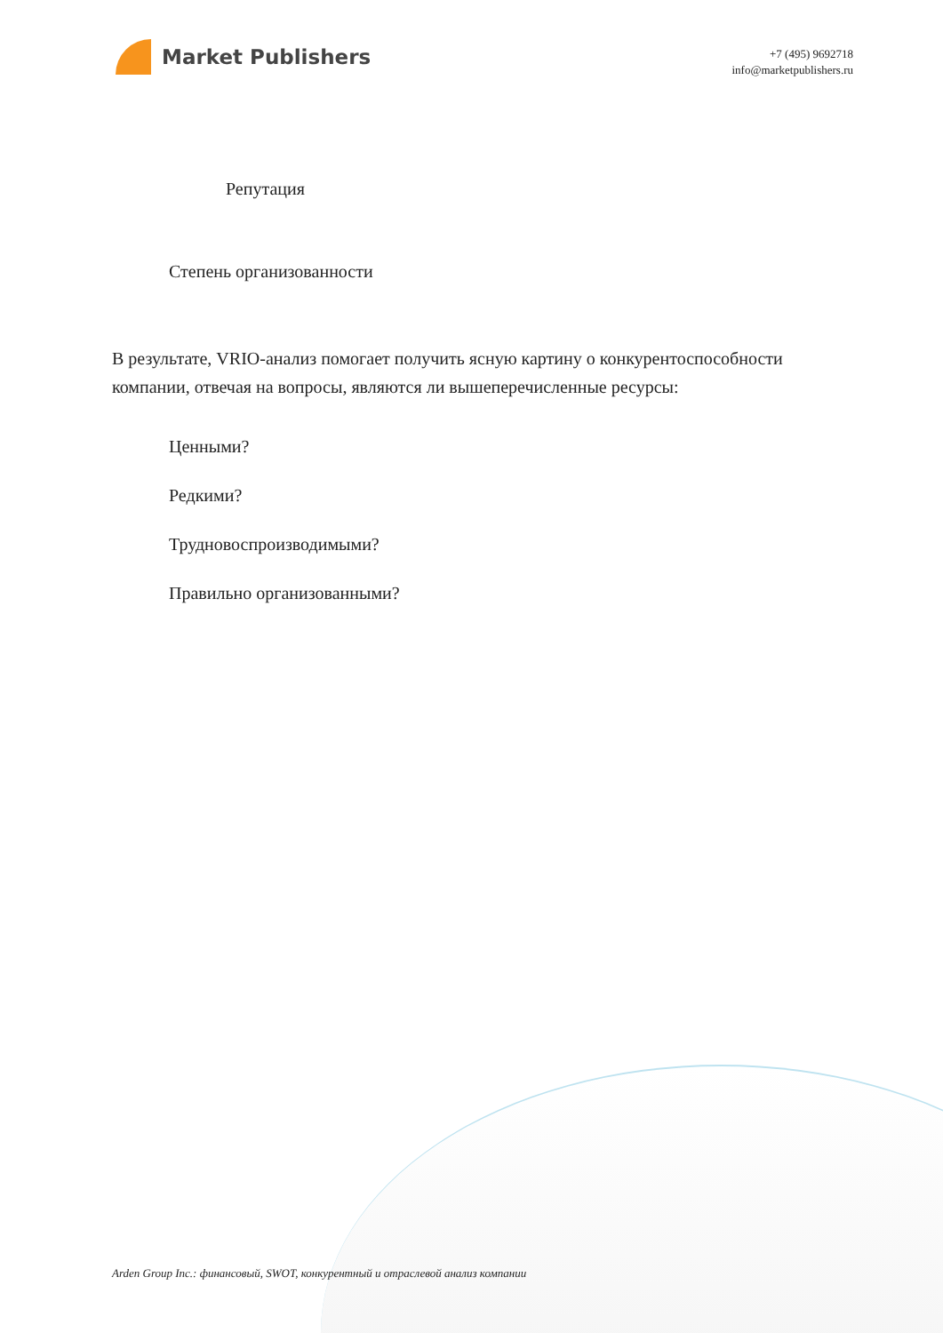Market Publishers
+7 (495) 9692718
info@marketpublishers.ru
Репутация
Степень организованности
В результате, VRIO-анализ помогает получить ясную картину о конкурентоспособности компании, отвечая на вопросы, являются ли вышеперечисленные ресурсы:
Ценными?
Редкими?
Трудновоспроизводимыми?
Правильно организованными?
Arden Group Inc.: финансовый, SWOT, конкурентный и отраслевой анализ компании